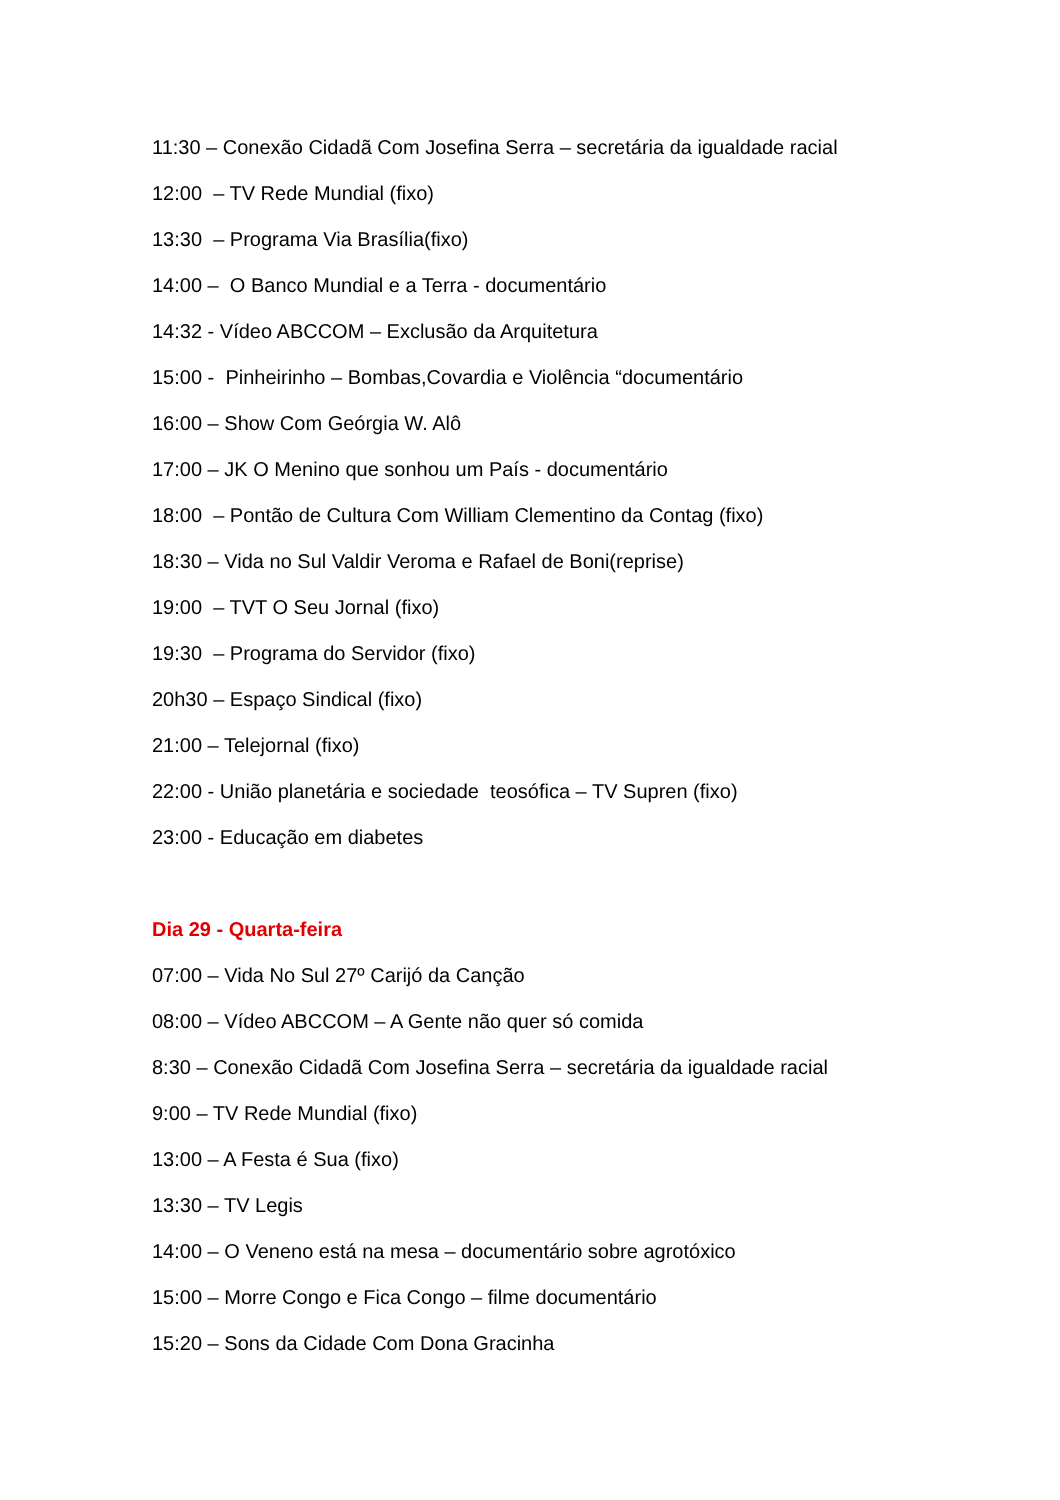11:30 – Conexão Cidadã Com Josefina Serra – secretária da igualdade racial
12:00 – TV Rede Mundial (fixo)
13:30 – Programa Via Brasília(fixo)
14:00 – O Banco Mundial e a Terra - documentário
14:32 - Vídeo ABCCOM – Exclusão da Arquitetura
15:00 - Pinheirinho – Bombas,Covardia e Violência “documentário
16:00 – Show Com Geórgia W. Alô
17:00 – JK O Menino que sonhou um País - documentário
18:00 – Pontão de Cultura Com William Clementino da Contag (fixo)
18:30 – Vida no Sul Valdir Veroma e Rafael de Boni(reprise)
19:00 – TVT O Seu Jornal (fixo)
19:30 – Programa do Servidor (fixo)
20h30 – Espaço Sindical (fixo)
21:00 – Telejornal (fixo)
22:00 - União planetária e sociedade teosófica – TV Supren (fixo)
23:00 - Educação em diabetes
Dia 29 - Quarta-feira
07:00 – Vida No Sul 27º Carijó da Canção
08:00 – Vídeo ABCCOM – A Gente não quer só comida
8:30 – Conexão Cidadã Com Josefina Serra – secretária da igualdade racial
9:00 – TV Rede Mundial (fixo)
13:00 – A Festa é Sua (fixo)
13:30 – TV Legis
14:00 – O Veneno está na mesa – documentário sobre agrotóxico
15:00 – Morre Congo e Fica Congo – filme documentário
15:20 – Sons da Cidade Com Dona Gracinha